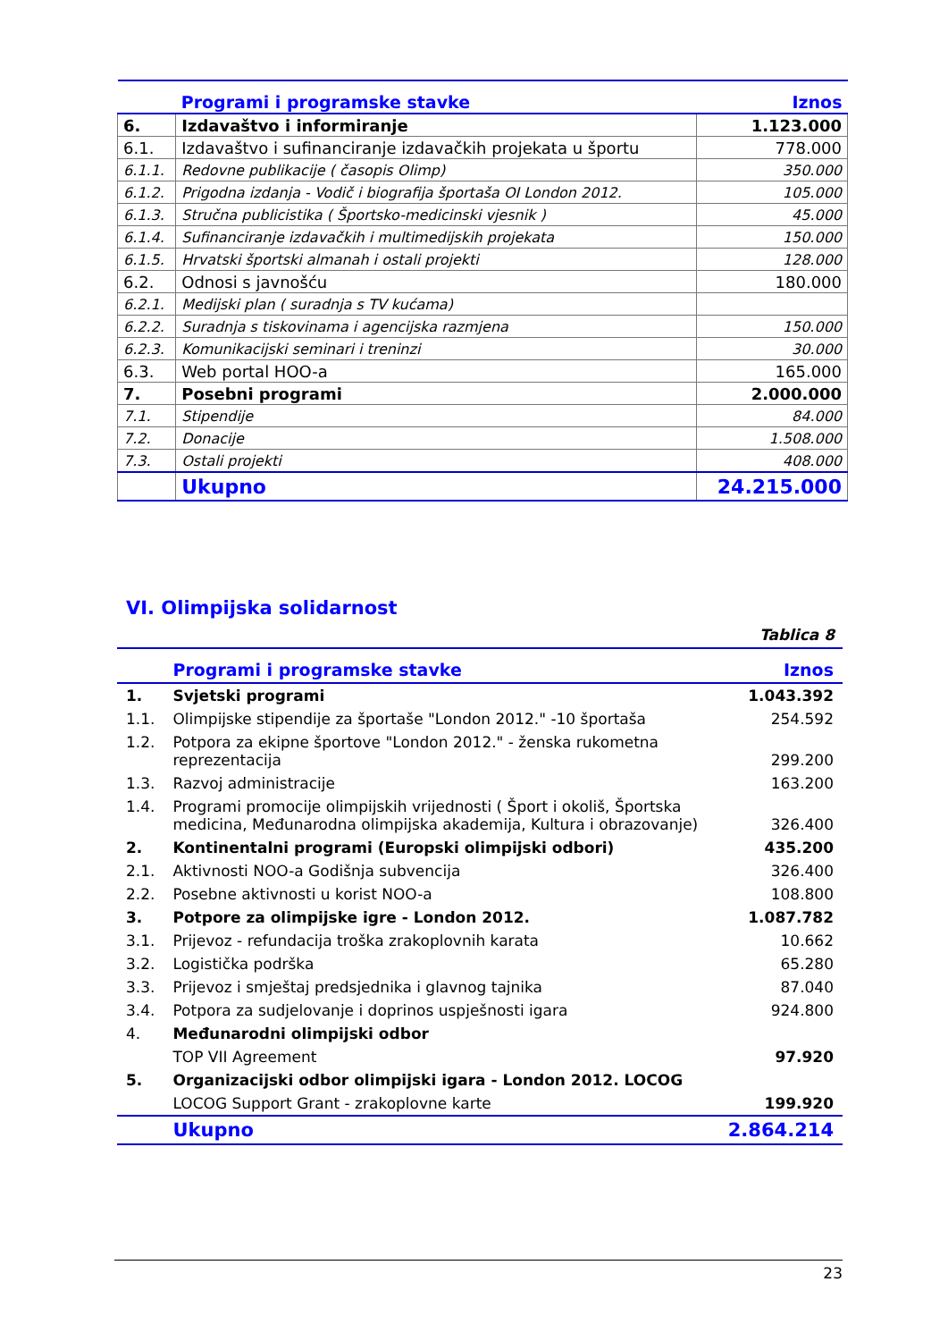| | Programi i programske stavke | Iznos |
| 6. | Izdavaštvo i informiranje | 1.123.000 |
| 6.1. | Izdavaštvo i sufinanciranje izdavačkih projekata u športu | 778.000 |
| 6.1.1. | Redovne publikacije ( časopis Olimp) | 350.000 |
| 6.1.2. | Prigodna izdanja - Vodič i biografija športaša OI London 2012. | 105.000 |
| 6.1.3. | Stručna publicistika ( Športsko-medicinski vjesnik ) | 45.000 |
| 6.1.4. | Sufinanciranje izdavačkih i multimedijskih projekata | 150.000 |
| 6.1.5. | Hrvatski športski almanah i ostali projekti | 128.000 |
| 6.2. | Odnosi s javnošću | 180.000 |
| 6.2.1. | Medijski plan ( suradnja s TV kućama) | |
| 6.2.2. | Suradnja s tiskovinama i agencijska razmjena | 150.000 |
| 6.2.3. | Komunikacijski seminari i treninzi | 30.000 |
| 6.3. | Web portal HOO-a | 165.000 |
| 7. | Posebni programi | 2.000.000 |
| 7.1. | Stipendije | 84.000 |
| 7.2. | Donacije | 1.508.000 |
| 7.3. | Ostali projekti | 408.000 |
| | Ukupno | 24.215.000 |
VI. Olimpijska solidarnost
Tablica 8
| | Programi i programske stavke | Iznos |
| 1. | Svjetski programi | 1.043.392 |
| 1.1. | Olimpijske stipendije za športaše "London 2012." -10 športaša | 254.592 |
| 1.2. | Potpora za ekipne športove "London 2012." - ženska rukometna reprezentacija | 299.200 |
| 1.3. | Razvoj administracije | 163.200 |
| 1.4. | Programi promocije olimpijskih vrijednosti ( Šport i okoliš, Športska medicina, Međunarodna olimpijska akademija, Kultura i obrazovanje) | 326.400 |
| 2. | Kontinentalni programi (Europski olimpijski odbori) | 435.200 |
| 2.1. | Aktivnosti NOO-a Godišnja subvencija | 326.400 |
| 2.2. | Posebne aktivnosti u korist NOO-a | 108.800 |
| 3. | Potpore za olimpijske igre - London 2012. | 1.087.782 |
| 3.1. | Prijevoz - refundacija troška zrakoplovnih karata | 10.662 |
| 3.2. | Logistička podrška | 65.280 |
| 3.3. | Prijevoz i smještaj predsjednika i glavnog tajnika | 87.040 |
| 3.4. | Potpora za sudjelovanje i doprinos uspješnosti igara | 924.800 |
| 4. | Međunarodni olimpijski odbor | |
| | TOP VII Agreement | 97.920 |
| 5. | Organizacijski odbor olimpijski igara - London 2012. LOCOG | |
| | LOCOG Support Grant - zrakoplovne karte | 199.920 |
| | Ukupno | 2.864.214 |
23